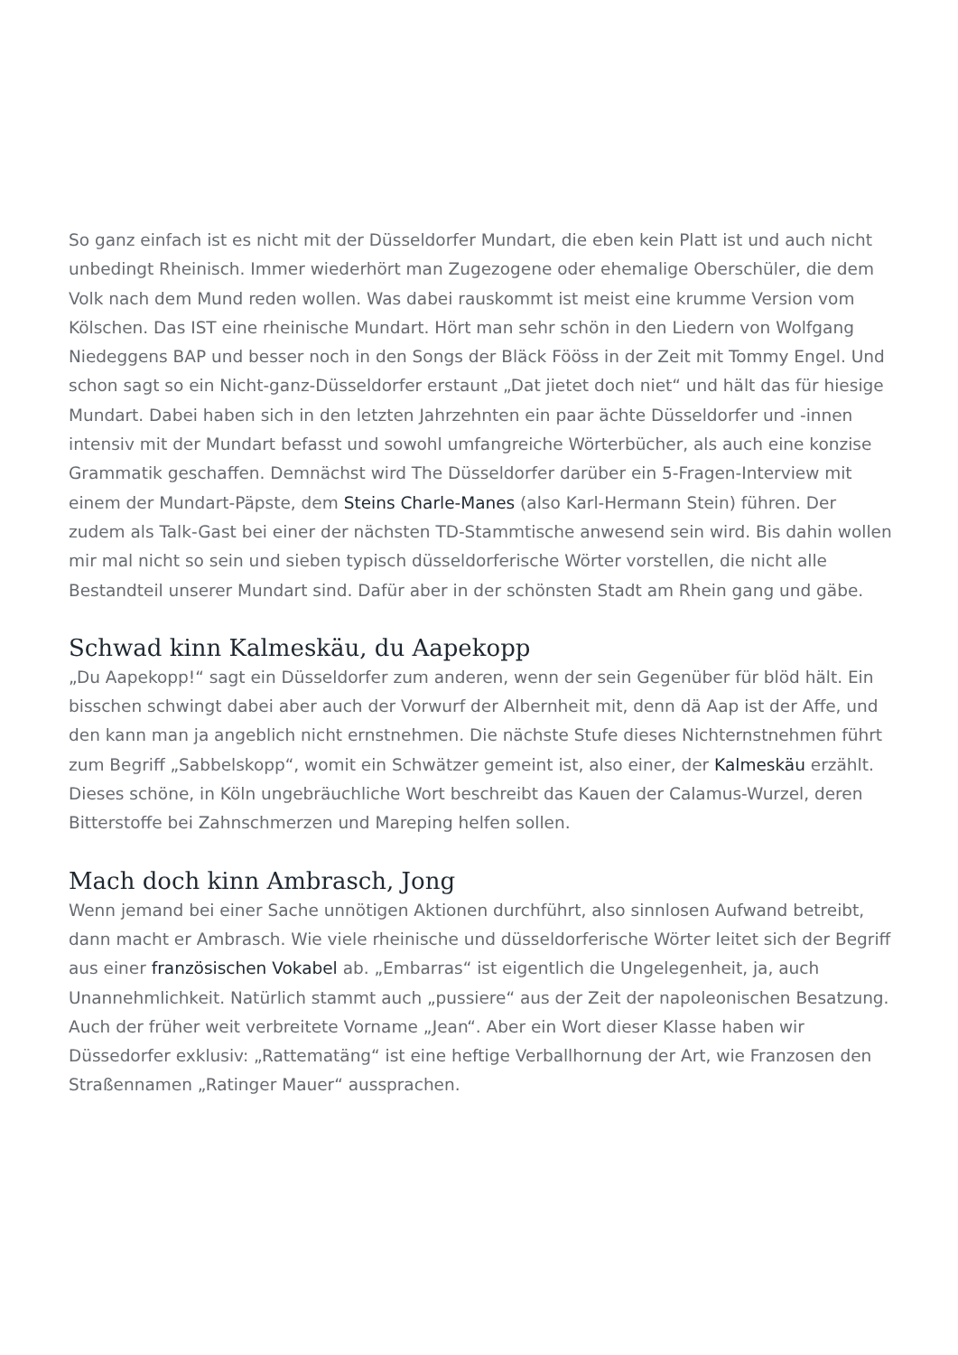So ganz einfach ist es nicht mit der Düsseldorfer Mundart, die eben kein Platt ist und auch nicht unbedingt Rheinisch. Immer wiederhört man Zugezogene oder ehemalige Oberschüler, die dem Volk nach dem Mund reden wollen. Was dabei rauskommt ist meist eine krumme Version vom Kölschen. Das IST eine rheinische Mundart. Hört man sehr schön in den Liedern von Wolfgang Niedeggens BAP und besser noch in den Songs der Bläck Fööss in der Zeit mit Tommy Engel. Und schon sagt so ein Nicht-ganz-Düsseldorfer erstaunt „Dat jietet doch niet“ und hält das für hiesige Mundart. Dabei haben sich in den letzten Jahrzehnten ein paar ächte Düsseldorfer und -innen intensiv mit der Mundart befasst und sowohl umfangreiche Wörterbücher, als auch eine konzise Grammatik geschaffen. Demnächst wird The Düsseldorfer darüber ein 5-Fragen-Interview mit einem der Mundart-Päpste, dem Steins Charle-Manes (also Karl-Hermann Stein) führen. Der zudem als Talk-Gast bei einer der nächsten TD-Stammtische anwesend sein wird. Bis dahin wollen mir mal nicht so sein und sieben typisch düsseldorferische Wörter vorstellen, die nicht alle Bestandteil unserer Mundart sind. Dafür aber in der schönsten Stadt am Rhein gang und gäbe.
Schwad kinn Kalmeskäu, du Aapekopp
„Du Aapekopp!“ sagt ein Düsseldorfer zum anderen, wenn der sein Gegenüber für blöd hält. Ein bisschen schwingt dabei aber auch der Vorwurf der Albernheit mit, denn dä Aap ist der Affe, und den kann man ja angeblich nicht ernstnehmen. Die nächste Stufe dieses Nichternstnehmen führt zum Begriff „Sabbelskopp“, womit ein Schwätzer gemeint ist, also einer, der Kalmeskäu erzählt. Dieses schöne, in Köln ungebräuchliche Wort beschreibt das Kauen der Calamus-Wurzel, deren Bitterstoffe bei Zahnschmerzen und Mareping helfen sollen.
Mach doch kinn Ambrasch, Jong
Wenn jemand bei einer Sache unnötigen Aktionen durchführt, also sinnlosen Aufwand betreibt, dann macht er Ambrasch. Wie viele rheinische und düsseldorferische Wörter leitet sich der Begriff aus einer französischen Vokabel ab. „Embarras“ ist eigentlich die Ungelegenheit, ja, auch Unannehmlichkeit. Natürlich stammt auch „pussiere“ aus der Zeit der napoleonischen Besatzung. Auch der früher weit verbreitete Vorname „Jean“. Aber ein Wort dieser Klasse haben wir Düssedorfer exklusiv: „Rattematäng“ ist eine heftige Verballhornung der Art, wie Franzosen den Straßennamen „Ratinger Mauer“ aussprachen.